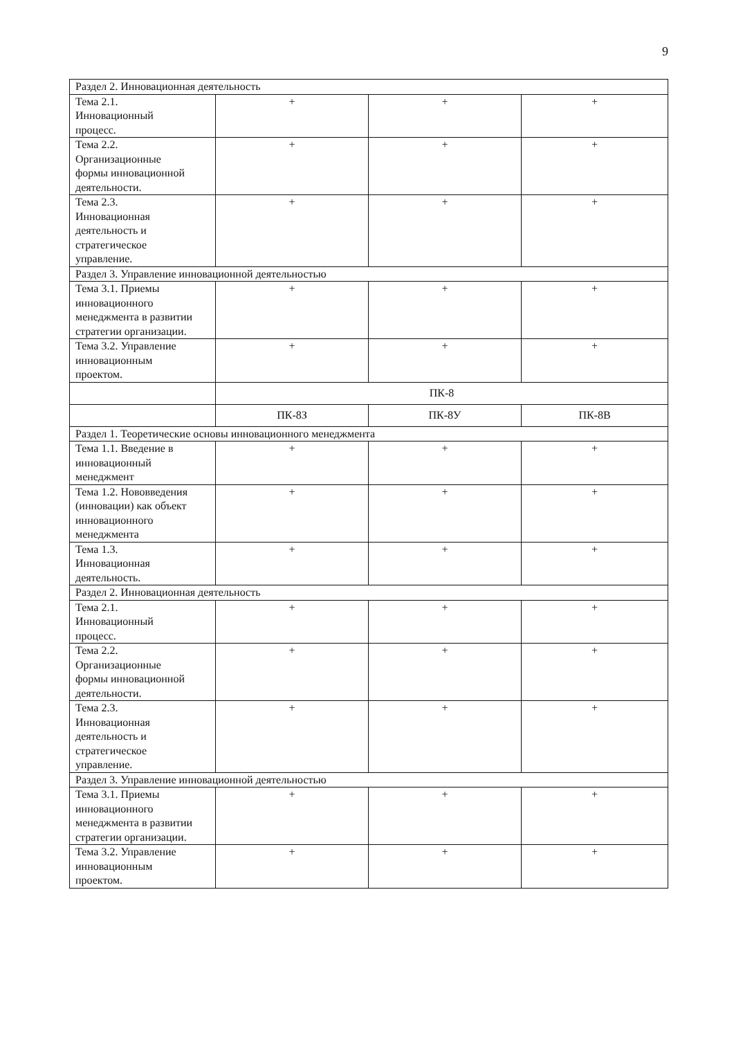9
| Раздел 2. Инновационная деятельность | | | |
| Тема 2.1. Инновационный процесс. | + | + | + |
| Тема 2.2. Организационные формы инновационной деятельности. | + | + | + |
| Тема 2.3. Инновационная деятельность и стратегическое управление. | + | + | + |
| Раздел 3. Управление инновационной деятельностью | | | |
| Тема 3.1. Приемы инновационного менеджмента в развитии стратегии организации. | + | + | + |
| Тема 3.2. Управление инновационным проектом. | + | + | + |
| | ПК-8 | | |
| | ПК-8З | ПК-8У | ПК-8В |
| Раздел 1. Теоретические основы инновационного менеджмента | | | |
| Тема 1.1. Введение в инновационный менеджмент | + | + | + |
| Тема 1.2. Нововведения (инновации) как объект инновационного менеджмента | + | + | + |
| Тема 1.3. Инновационная деятельность. | + | + | + |
| Раздел 2. Инновационная деятельность | | | |
| Тема 2.1. Инновационный процесс. | + | + | + |
| Тема 2.2. Организационные формы инновационной деятельности. | + | + | + |
| Тема 2.3. Инновационная деятельность и стратегическое управление. | + | + | + |
| Раздел 3. Управление инновационной деятельностью | | | |
| Тема 3.1. Приемы инновационного менеджмента в развитии стратегии организации. | + | + | + |
| Тема 3.2. Управление инновационным проектом. | + | + | + |